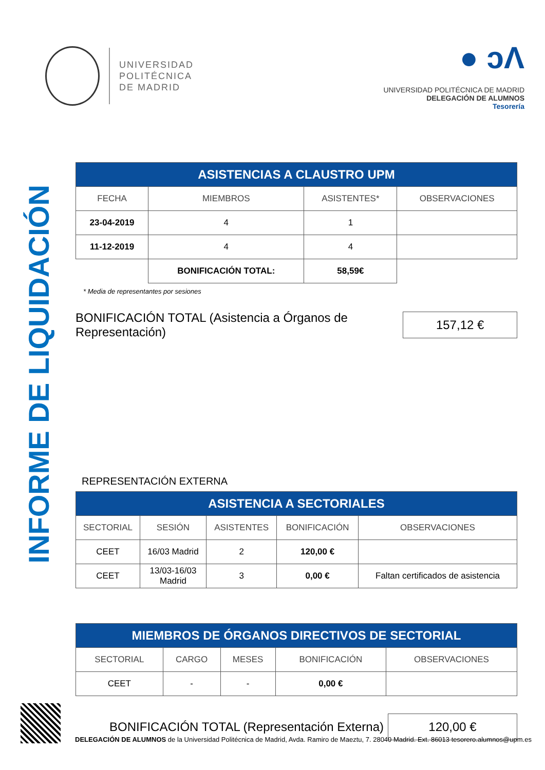UNIVERSIDAD
POLITÉCNICA
DE MADRID
● ͻΛ
UNIVERSIDAD POLITÉCNICA DE MADRID
DELEGACIÓN DE ALUMNOS
Tesorería
INFORME DE LIQUIDACIÓN
| ASISTENCIAS A CLAUSTRO UPM | | | |
| --- | --- | --- | --- |
| FECHA | MIEMBROS | ASISTENTES* | OBSERVACIONES |
| 23-04-2019 | 4 | 1 | |
| 11-12-2019 | 4 | 4 | |
| | BONIFICACIÓN TOTAL: | 58,59€ | |
* Media de representantes por sesiones
BONIFICACIÓN TOTAL (Asistencia a Órganos de Representación)
157,12 €
REPRESENTACIÓN EXTERNA
| ASISTENCIA A SECTORIALES | | | | |
| --- | --- | --- | --- | --- |
| SECTORIAL | SESIÓN | ASISTENTES | BONIFICACIÓN | OBSERVACIONES |
| CEET | 16/03 Madrid | 2 | 120,00 € | |
| CEET | 13/03-16/03 Madrid | 3 | 0,00 € | Faltan certificados de asistencia |
| MIEMBROS DE ÓRGANOS DIRECTIVOS DE SECTORIAL | | | | |
| --- | --- | --- | --- | --- |
| SECTORIAL | CARGO | MESES | BONIFICACIÓN | OBSERVACIONES |
| CEET | - | - | 0,00 € | |
BONIFICACIÓN TOTAL (Representación Externa)
120,00 €
DELEGACIÓN DE ALUMNOS de la Universidad Politécnica de Madrid, Avda. Ramiro de Maeztu, 7. 28040 Madrid. Ext. 86013 tesorero.alumnos@upm.es